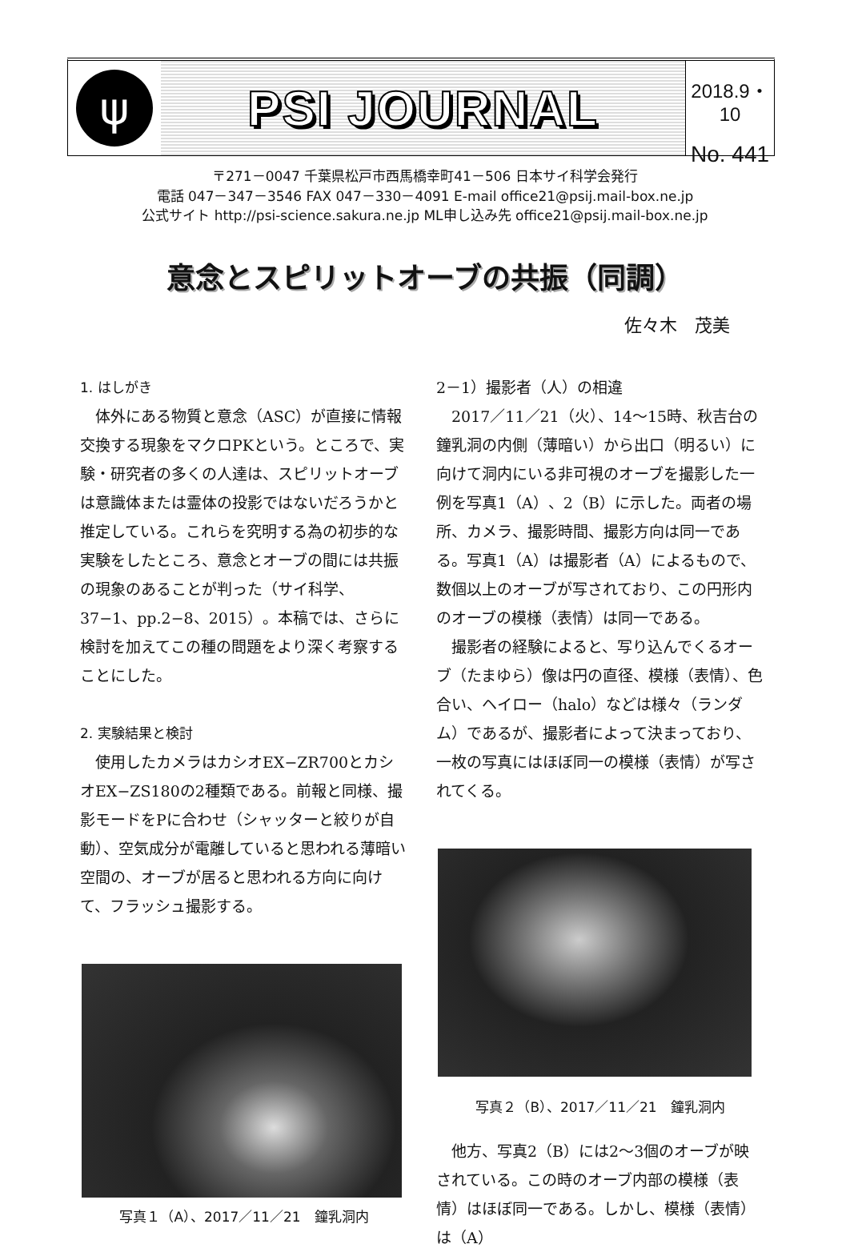ψ
PSI JOURNAL
2018.9・10
No. 441
〒271－0047 千葉県松戸市西馬橋幸町41－506 日本サイ科学会発行
電話 047－347－3546 FAX 047－330－4091 E-mail office21@psij.mail-box.ne.jp
公式サイト http://psi-science.sakura.ne.jp ML申し込み先 office21@psij.mail-box.ne.jp
意念とスピリットオーブの共振（同調）
佐々木　茂美
1. はしがき
体外にある物質と意念（ASC）が直接に情報交換する現象をマクロPKという。ところで、実験・研究者の多くの人達は、スピリットオーブは意識体または霊体の投影ではないだろうかと推定している。これらを究明する為の初歩的な実験をしたところ、意念とオーブの間には共振の現象のあることが判った（サイ科学、37−1、pp.2−8、2015）。本稿では、さらに検討を加えてこの種の問題をより深く考察することにした。
2. 実験結果と検討
使用したカメラはカシオEX−ZR700とカシオEX−ZS180の2種類である。前報と同様、撮影モードをPに合わせ（シャッターと絞りが自動）、空気成分が電離していると思われる薄暗い空間の、オーブが居ると思われる方向に向けて、フラッシュ撮影する。
写真１（A）、2017／11／21　鐘乳洞内
2－1）撮影者（人）の相違
2017／11／21（火）、14～15時、秋吉台の鐘乳洞の内側（薄暗い）から出口（明るい）に向けて洞内にいる非可視のオーブを撮影した一例を写真1（A）、2（B）に示した。両者の場所、カメラ、撮影時間、撮影方向は同一である。写真1（A）は撮影者（A）によるもので、数個以上のオーブが写されており、この円形内のオーブの模様（表情）は同一である。
撮影者の経験によると、写り込んでくるオーブ（たまゆら）像は円の直径、模様（表情）、色合い、ヘイロー（halo）などは様々（ランダム）であるが、撮影者によって決まっており、一枚の写真にはほぼ同一の模様（表情）が写されてくる。
写真２（B）、2017／11／21　鐘乳洞内
他方、写真2（B）には2～3個のオーブが映されている。この時のオーブ内部の模様（表情）はほぼ同一である。しかし、模様（表情）は（A）